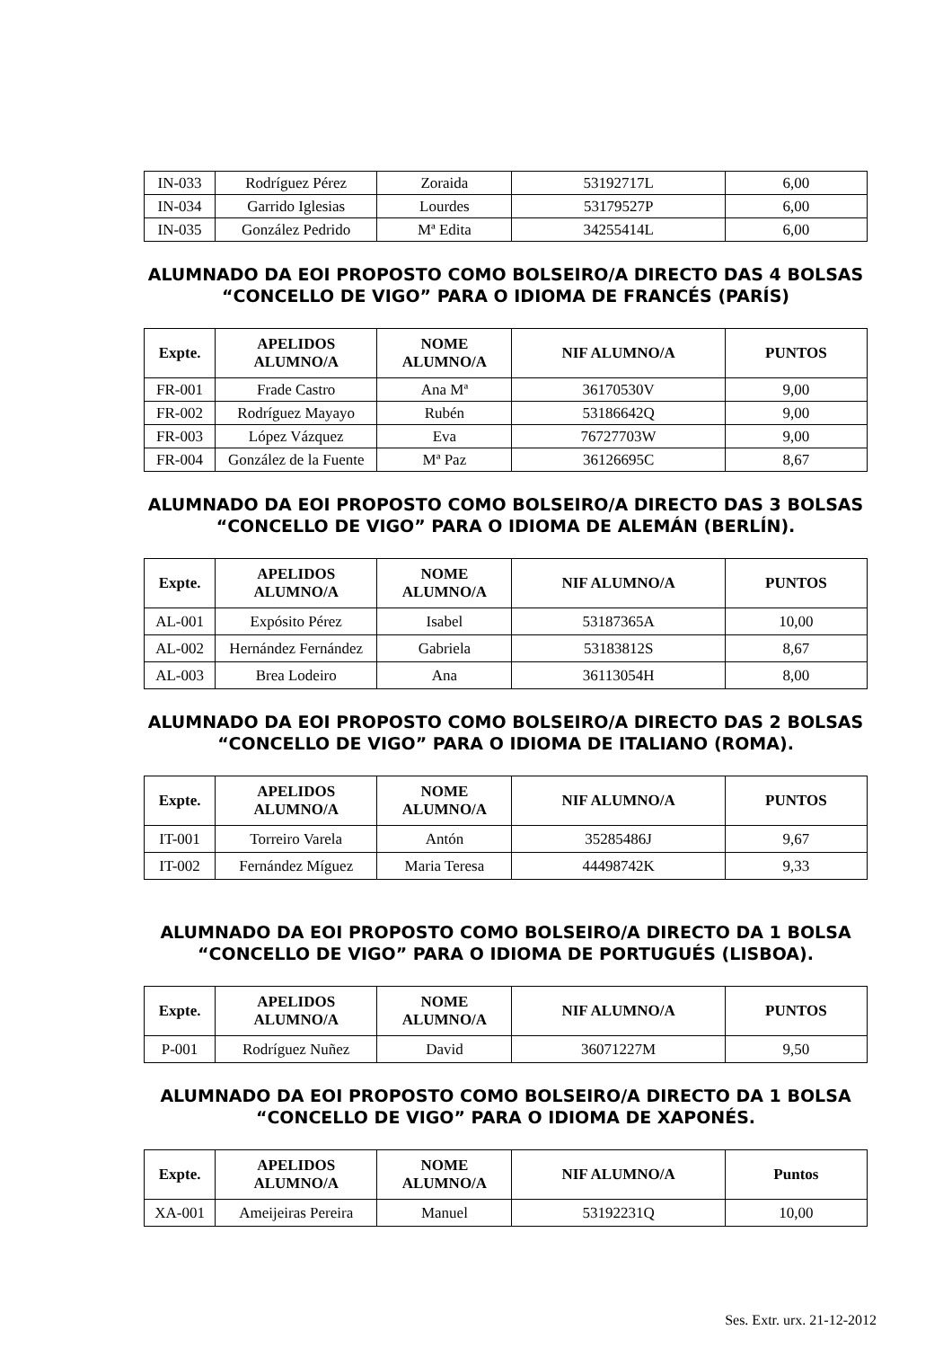| IN-033 | Rodríguez Pérez | Zoraida | 53192717L | 6,00 |
| IN-034 | Garrido Iglesias | Lourdes | 53179527P | 6,00 |
| IN-035 | González Pedrido | Mª Edita | 34255414L | 6,00 |
ALUMNADO DA EOI PROPOSTO COMO BOLSEIRO/A DIRECTO DAS 4 BOLSAS “CONCELLO DE VIGO” PARA O IDIOMA DE FRANCÉS (PARÍS)
| Expte. | APELIDOS ALUMNO/A | NOME ALUMNO/A | NIF ALUMNO/A | PUNTOS |
| --- | --- | --- | --- | --- |
| FR-001 | Frade Castro | Ana Mª | 36170530V | 9,00 |
| FR-002 | Rodríguez Mayayo | Rubén | 53186642Q | 9,00 |
| FR-003 | López Vázquez | Eva | 76727703W | 9,00 |
| FR-004 | González de la Fuente | Mª Paz | 36126695C | 8,67 |
ALUMNADO DA EOI PROPOSTO COMO BOLSEIRO/A DIRECTO DAS 3 BOLSAS “CONCELLO DE VIGO” PARA O IDIOMA DE ALEMÁN (BERLÍN).
| Expte. | APELIDOS ALUMNO/A | NOME ALUMNO/A | NIF ALUMNO/A | PUNTOS |
| --- | --- | --- | --- | --- |
| AL-001 | Expósito Pérez | Isabel | 53187365A | 10,00 |
| AL-002 | Hernández Fernández | Gabriela | 53183812S | 8,67 |
| AL-003 | Brea Lodeiro | Ana | 36113054H | 8,00 |
ALUMNADO DA EOI PROPOSTO COMO BOLSEIRO/A DIRECTO DAS 2 BOLSAS “CONCELLO DE VIGO” PARA O IDIOMA DE ITALIANO (ROMA).
| Expte. | APELIDOS ALUMNO/A | NOME ALUMNO/A | NIF ALUMNO/A | PUNTOS |
| --- | --- | --- | --- | --- |
| IT-001 | Torreiro Varela | Antón | 35285486J | 9,67 |
| IT-002 | Fernández Míguez | Maria Teresa | 44498742K | 9,33 |
ALUMNADO DA EOI PROPOSTO COMO BOLSEIRO/A DIRECTO DA 1 BOLSA “CONCELLO DE VIGO” PARA O IDIOMA DE PORTUGUÉS (LISBOA).
| Expte. | APELIDOS ALUMNO/A | NOME ALUMNO/A | NIF ALUMNO/A | PUNTOS |
| --- | --- | --- | --- | --- |
| P-001 | Rodríguez Nuñez | David | 36071227M | 9,50 |
ALUMNADO DA EOI PROPOSTO COMO BOLSEIRO/A DIRECTO DA 1 BOLSA “CONCELLO DE VIGO” PARA O IDIOMA DE XAPONÉS.
| Expte. | APELIDOS ALUMNO/A | NOME ALUMNO/A | NIF ALUMNO/A | Puntos |
| --- | --- | --- | --- | --- |
| XA-001 | Ameijeiras Pereira | Manuel | 53192231Q | 10,00 |
Ses. Extr. urx. 21-12-2012